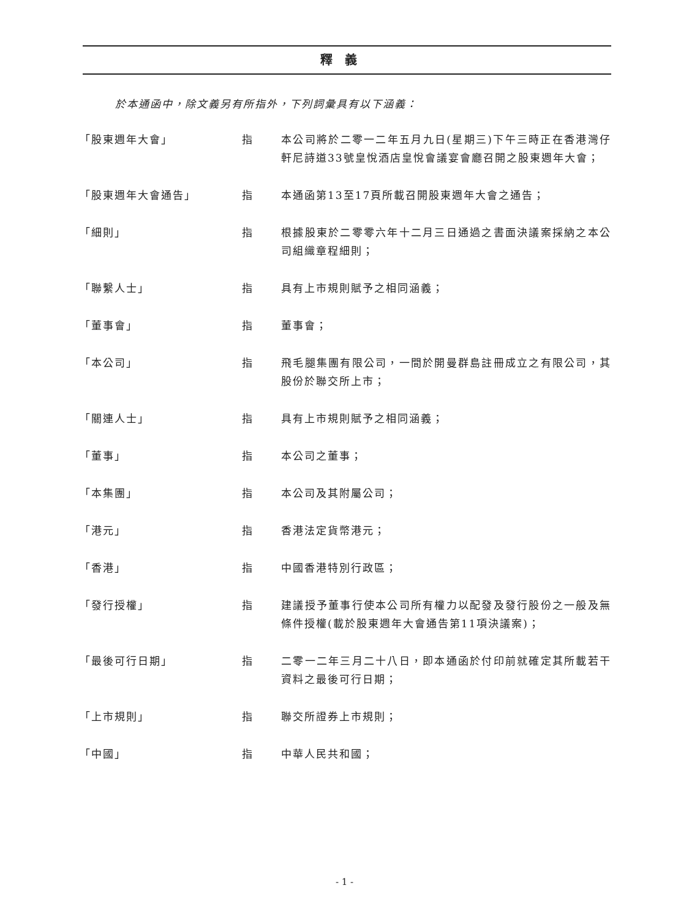釋義
於本通函中，除文義另有所指外，下列詞彙具有以下涵義：
「股東週年大會」 指 本公司將於二零一二年五月九日(星期三)下午三時正在香港灣仔軒尼詩道33號皇悅酒店皇悅會議宴會廳召開之股東週年大會；
「股東週年大會通告」 指 本通函第13至17頁所載召開股東週年大會之通告；
「細則」 指 根據股東於二零零六年十二月三日通過之書面決議案採納之本公司組織章程細則；
「聯繫人士」 指 具有上市規則賦予之相同涵義；
「董事會」 指 董事會；
「本公司」 指 飛毛腿集團有限公司，一間於開曼群島註冊成立之有限公司，其股份於聯交所上市；
「關連人士」 指 具有上市規則賦予之相同涵義；
「董事」 指 本公司之董事；
「本集團」 指 本公司及其附屬公司；
「港元」 指 香港法定貨幣港元；
「香港」 指 中國香港特別行政區；
「發行授權」 指 建議授予董事行使本公司所有權力以配發及發行股份之一般及無條件授權(載於股東週年大會通告第11項決議案)；
「最後可行日期」 指 二零一二年三月二十八日，即本通函於付印前就確定其所載若干資料之最後可行日期；
「上市規則」 指 聯交所證券上市規則；
「中國」 指 中華人民共和國；
- 1 -